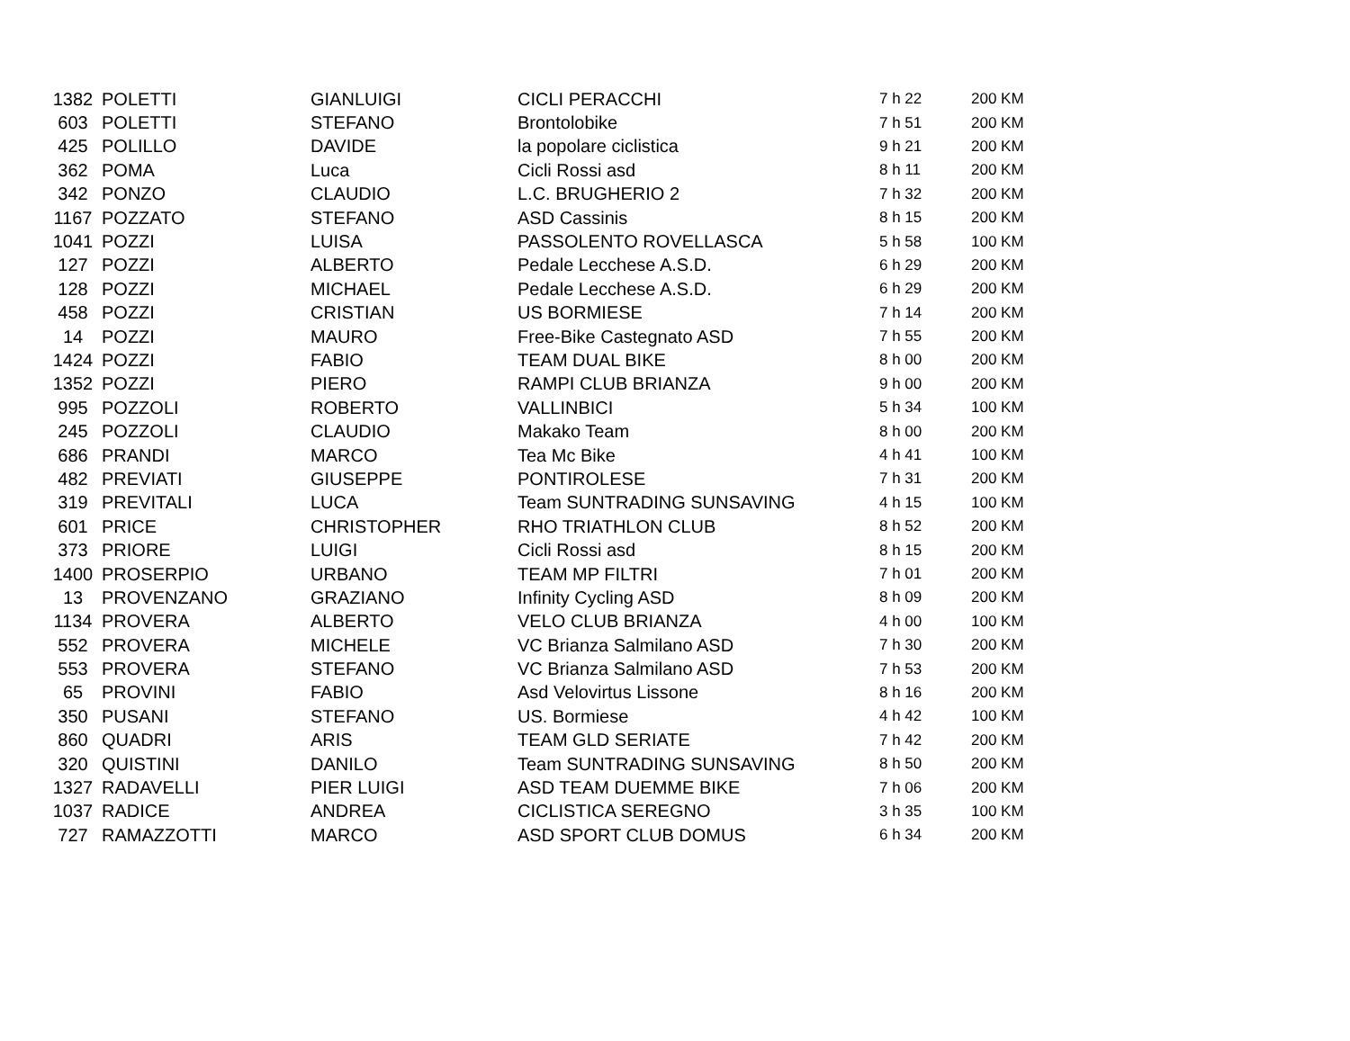| 1382 | POLETTI | GIANLUIGI | CICLI PERACCHI | 7 h 22 | 200 KM |
| 603 | POLETTI | STEFANO | Brontolobike | 7 h 51 | 200 KM |
| 425 | POLILLO | DAVIDE | la popolare ciclistica | 9 h 21 | 200 KM |
| 362 | POMA | Luca | Cicli Rossi asd | 8 h 11 | 200 KM |
| 342 | PONZO | CLAUDIO | L.C. BRUGHERIO 2 | 7 h 32 | 200 KM |
| 1167 | POZZATO | STEFANO | ASD Cassinis | 8 h 15 | 200 KM |
| 1041 | POZZI | LUISA | PASSOLENTO ROVELLASCA | 5 h 58 | 100 KM |
| 127 | POZZI | ALBERTO | Pedale Lecchese A.S.D. | 6 h 29 | 200 KM |
| 128 | POZZI | MICHAEL | Pedale Lecchese A.S.D. | 6 h 29 | 200 KM |
| 458 | POZZI | CRISTIAN | US BORMIESE | 7 h 14 | 200 KM |
| 14 | POZZI | MAURO | Free-Bike Castegnato ASD | 7 h 55 | 200 KM |
| 1424 | POZZI | FABIO | TEAM DUAL BIKE | 8 h 00 | 200 KM |
| 1352 | POZZI | PIERO | RAMPI CLUB BRIANZA | 9 h 00 | 200 KM |
| 995 | POZZOLI | ROBERTO | VALLINBICI | 5 h 34 | 100 KM |
| 245 | POZZOLI | CLAUDIO | Makako Team | 8 h 00 | 200 KM |
| 686 | PRANDI | MARCO | Tea Mc Bike | 4 h 41 | 100 KM |
| 482 | PREVIATI | GIUSEPPE | PONTIROLESE | 7 h 31 | 200 KM |
| 319 | PREVITALI | LUCA | Team SUNTRADING SUNSAVING | 4 h 15 | 100 KM |
| 601 | PRICE | CHRISTOPHER | RHO TRIATHLON CLUB | 8 h 52 | 200 KM |
| 373 | PRIORE | LUIGI | Cicli Rossi asd | 8 h 15 | 200 KM |
| 1400 | PROSERPIO | URBANO | TEAM MP FILTRI | 7 h 01 | 200 KM |
| 13 | PROVENZANO | GRAZIANO | Infinity Cycling ASD | 8 h 09 | 200 KM |
| 1134 | PROVERA | ALBERTO | VELO CLUB BRIANZA | 4 h 00 | 100 KM |
| 552 | PROVERA | MICHELE | VC Brianza Salmilano ASD | 7 h 30 | 200 KM |
| 553 | PROVERA | STEFANO | VC Brianza Salmilano ASD | 7 h 53 | 200 KM |
| 65 | PROVINI | FABIO | Asd Velovirtus Lissone | 8 h 16 | 200 KM |
| 350 | PUSANI | STEFANO | US. Bormiese | 4 h 42 | 100 KM |
| 860 | QUADRI | ARIS | TEAM GLD SERIATE | 7 h 42 | 200 KM |
| 320 | QUISTINI | DANILO | Team SUNTRADING SUNSAVING | 8 h 50 | 200 KM |
| 1327 | RADAVELLI | PIER LUIGI | ASD TEAM DUEMME BIKE | 7 h 06 | 200 KM |
| 1037 | RADICE | ANDREA | CICLISTICA SEREGNO | 3 h 35 | 100 KM |
| 727 | RAMAZZOTTI | MARCO | ASD SPORT CLUB DOMUS | 6 h 34 | 200 KM |